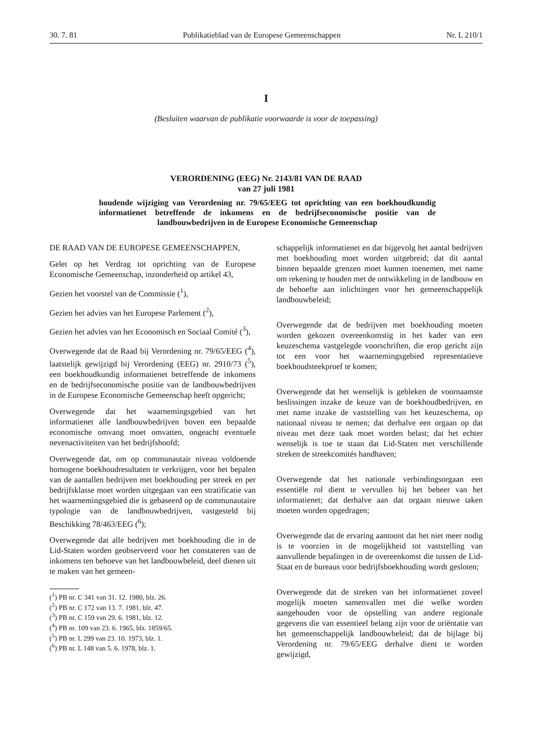30. 7. 81 Publikatieblad van de Europese Gemeenschappen Nr. L 210/1
I
(Besluiten waarvan de publikatie voorwaarde is voor de toepassing)
VERORDENING (EEG) Nr. 2143/81 VAN DE RAAD
van 27 juli 1981
houdende wijziging van Verordening nr. 79/65/EEG tot oprichting van een boekhoudkundig informatienet betreffende de inkomens en de bedrijfseconomische positie van de landbouwbedrijven in de Europese Economische Gemeenschap
DE RAAD VAN DE EUROPESE GEMEENSCHAPPEN,
Gelet op het Verdrag tot oprichting van de Europese Economische Gemeenschap, inzonderheid op artikel 43,
Gezien het voorstel van de Commissie (<sup>1</sup>),
Gezien het advies van het Europese Parlement (<sup>2</sup>),
Gezien het advies van het Economisch en Sociaal Comité (<sup>3</sup>),
Overwegende dat de Raad bij Verordening nr. 79/65/EEG (<sup>4</sup>), laatstelijk gewijzigd bij Verordening (EEG) nr. 2910/73 (<sup>5</sup>), een boekhoudkundig informatienet betreffende de inkomens en de bedrijfseconomische positie van de landbouwbedrijven in de Europese Economische Gemeenschap heeft opgericht;
Overwegende dat het waarnemingsgebied van het informatienet alle landbouwbedrijven boven een bepaalde economische omvang moet omvatten, ongeacht eventuele nevenactiviteiten van het bedrijfshoofd;
Overwegende dat, om op communautair niveau voldoende homogene boekhoudresultaten te verkrijgen, voor het bepalen van de aantallen bedrijven met boekhouding per streek en per bedrijfsklasse moet worden uitgegaan van een stratificatie van het waarnemingsgebied die is gebaseerd op de communautaire typologie van de landbouwbedrijven, vastgesteld bij Beschikking 78/463/EEG (<sup>6</sup>);
Overwegende dat alle bedrijven met boekhouding die in de Lid-Staten worden geobserveerd voor het constateren van de inkomens ten behoeve van het landbouwbeleid, deel dienen uit te maken van het gemeen-
(<sup>1</sup>) PB nr. C 341 van 31. 12. 1980, blz. 26.
(<sup>2</sup>) PB nr. C 172 van 13. 7. 1981, blz. 47.
(<sup>3</sup>) PB nr. C 159 van 29. 6. 1981, blz. 12.
(<sup>4</sup>) PB nr. 109 van 23. 6. 1965, blz. 1859/65.
(<sup>5</sup>) PB nr. L 299 van 23. 10. 1973, blz. 1.
(<sup>6</sup>) PB nr. L 148 van 5. 6. 1978, blz. 1.
schappelijk informatienet en dat bijgevolg het aantal bedrijven met boekhouding moet worden uitgebreid; dat dit aantal binnen bepaalde grenzen moet kunnen toenemen, met name om rekening te houden met de ontwikkeling in de landbouw en de behoefte aan inlichtingen voor het gemeenschappelijk landbouwbeleid;
Overwegende dat de bedrijven met boekhouding moeten worden gekozen overeenkomstig in het kader van een keuzeschema vastgelegde voorschriften, die erop gericht zijn tot een voor het waarnemingsgebied representatieve boekhoudsteekproef te komen;
Overwegende dat het wenselijk is gebleken de voornaamste beslissingen inzake de keuze van de boekhoudbedrijven, en met name inzake de vaststelling van het keuzeschema, op nationaal niveau te nemen; dat derhalve een orgaan op dat niveau met deze taak moet worden belast; dat het echter wenselijk is toe te staan dat Lid-Staten met verschillende streken de streekcomités handhaven;
Overwegende dat het nationale verbindingsorgaan een essentiële rol dient te vervullen bij het beheer van het informatienet; dat derhalve aan dat orgaan nieuwe taken moeten worden opgedragen;
Overwegende dat de ervaring aantoont dat het niet meer nodig is te voorzien in de mogelijkheid tot vaststelling van aanvullende bepalingen in de overeenkomst die tussen de Lid-Staat en de bureaus voor bedrijfsboekhouding wordt gesloten;
Overwegende dat de streken van het informatienet zoveel mogelijk moeten samenvallen met die welke worden aangehouden voor de opstelling van andere regionale gegevens die van essentieel belang zijn voor de oriëntatie van het gemeenschappelijk landbouwbeleid; dat de bijlage bij Verordening nr. 79/65/EEG derhalve dient te worden gewijzigd,